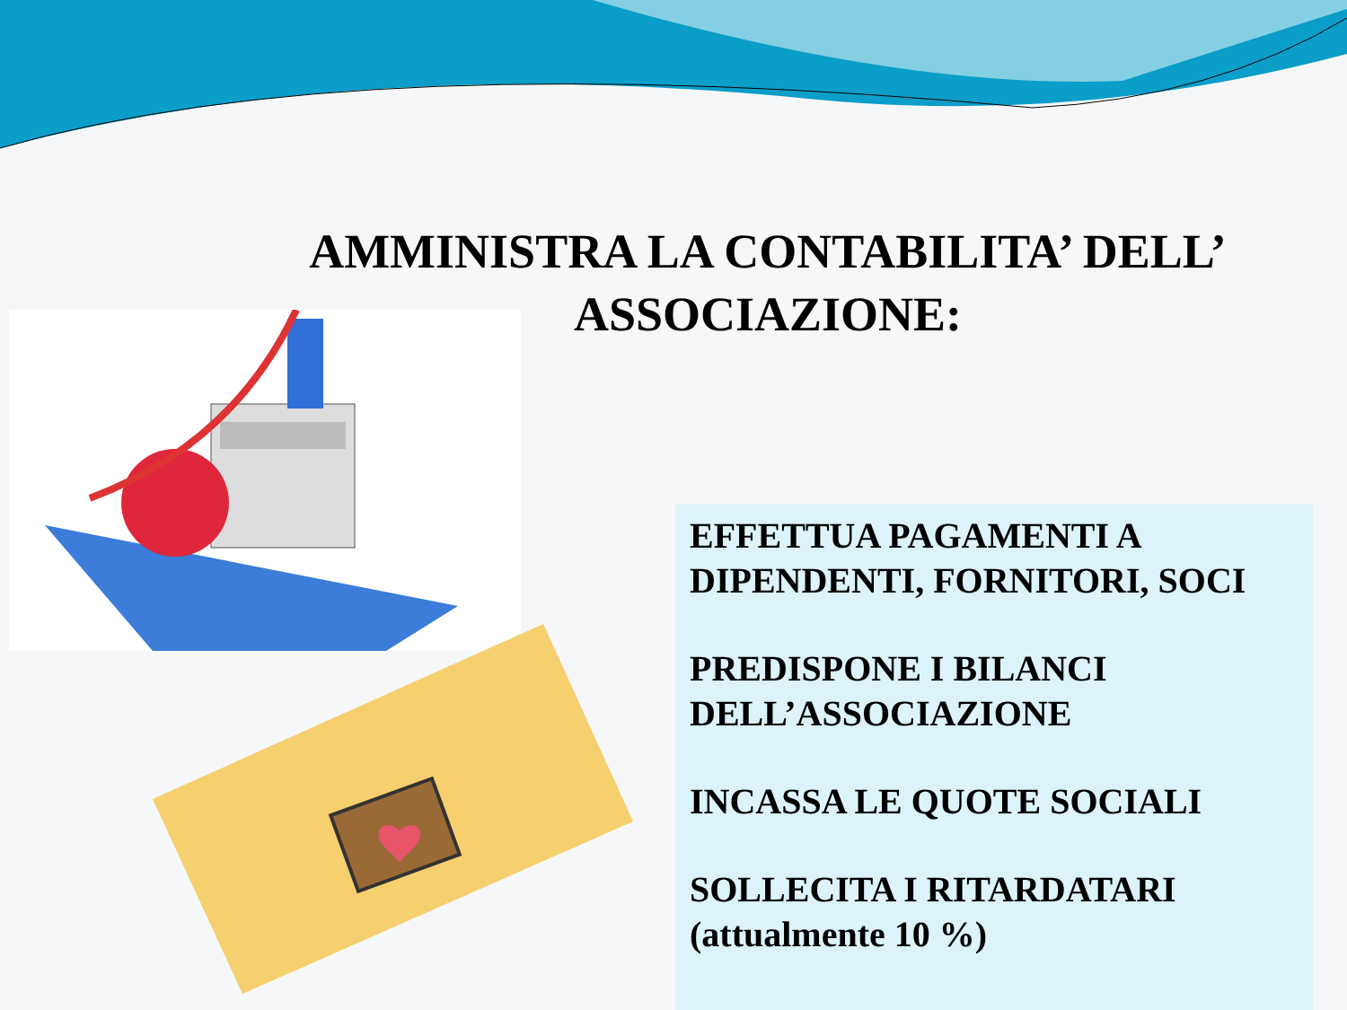AMMINISTRA LA CONTABILITA’ DELL’ ASSOCIAZIONE:
EFFETTUA PAGAMENTI A DIPENDENTI, FORNITORI, SOCI
PREDISPONE I BILANCI DELL’ASSOCIAZIONE
INCASSA LE QUOTE SOCIALI
SOLLECITA I RITARDATARI (attualmente 10 %)